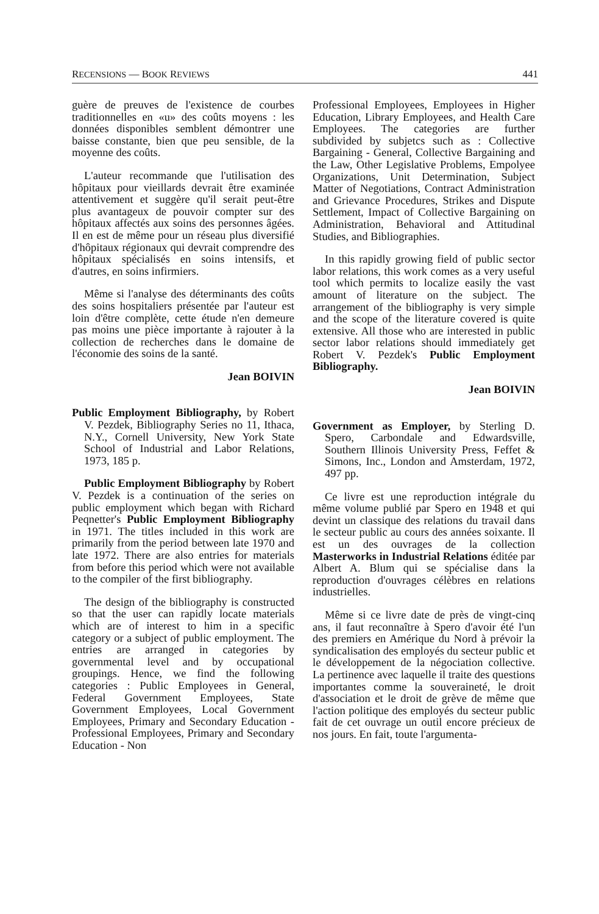RECENSIONS — BOOK REVIEWS 441
guère de preuves de l'existence de courbes traditionnelles en «u» des coûts moyens : les données disponibles semblent démontrer une baisse constante, bien que peu sensible, de la moyenne des coûts.
L'auteur recommande que l'utilisation des hôpitaux pour vieillards devrait être examinée attentivement et suggère qu'il serait peut-être plus avantageux de pouvoir compter sur des hôpitaux affectés aux soins des personnes âgées. Il en est de même pour un réseau plus diversifié d'hôpitaux régionaux qui devrait comprendre des hôpitaux spécialisés en soins intensifs, et d'autres, en soins infirmiers.
Même si l'analyse des déterminants des coûts des soins hospitaliers présentée par l'auteur est loin d'être complète, cette étude n'en demeure pas moins une pièce importante à rajouter à la collection de recherches dans le domaine de l'économie des soins de la santé.
Jean BOIVIN
Public Employment Bibliography, by Robert V. Pezdek, Bibliography Series no 11, Ithaca, N.Y., Cornell University, New York State School of Industrial and Labor Relations, 1973, 185 p.
Public Employment Bibliography by Robert V. Pezdek is a continuation of the series on public employment which began with Richard Peqnetter's Public Employment Bibliography in 1971. The titles included in this work are primarily from the period between late 1970 and late 1972. There are also entries for materials from before this period which were not available to the compiler of the first bibliography.
The design of the bibliography is constructed so that the user can rapidly locate materials which are of interest to him in a specific category or a subject of public employment. The entries are arranged in categories by governmental level and by occupational groupings. Hence, we find the following categories : Public Employees in General, Federal Government Employees, State Government Employees, Local Government Employees, Primary and Secondary Education - Professional Employees, Primary and Secondary Education - Non
Professional Employees, Employees in Higher Education, Library Employees, and Health Care Employees. The categories are further subdivided by subjetcs such as : Collective Bargaining - General, Collective Bargaining and the Law, Other Legislative Problems, Empolyee Organizations, Unit Determination, Subject Matter of Negotiations, Contract Administration and Grievance Procedures, Strikes and Dispute Settlement, Impact of Collective Bargaining on Administration, Behavioral and Attitudinal Studies, and Bibliographies.
In this rapidly growing field of public sector labor relations, this work comes as a very useful tool which permits to localize easily the vast amount of literature on the subject. The arrangement of the bibliography is very simple and the scope of the literature covered is quite extensive. All those who are interested in public sector labor relations should immediately get Robert V. Pezdek's Public Employment Bibliography.
Jean BOIVIN
Government as Employer, by Sterling D. Spero, Carbondale and Edwardsville, Southern Illinois University Press, Feffet & Simons, Inc., London and Amsterdam, 1972, 497 pp.
Ce livre est une reproduction intégrale du même volume publié par Spero en 1948 et qui devint un classique des relations du travail dans le secteur public au cours des années soixante. Il est un des ouvrages de la collection Masterworks in Industrial Relations éditée par Albert A. Blum qui se spécialise dans la reproduction d'ouvrages célèbres en relations industrielles.
Même si ce livre date de près de vingt-cinq ans, il faut reconnaître à Spero d'avoir été l'un des premiers en Amérique du Nord à prévoir la syndicalisation des employés du secteur public et le développement de la négociation collective. La pertinence avec laquelle il traite des questions importantes comme la souveraineté, le droit d'association et le droit de grève de même que l'action politique des employés du secteur public fait de cet ouvrage un outil encore précieux de nos jours. En fait, toute l'argumenta-